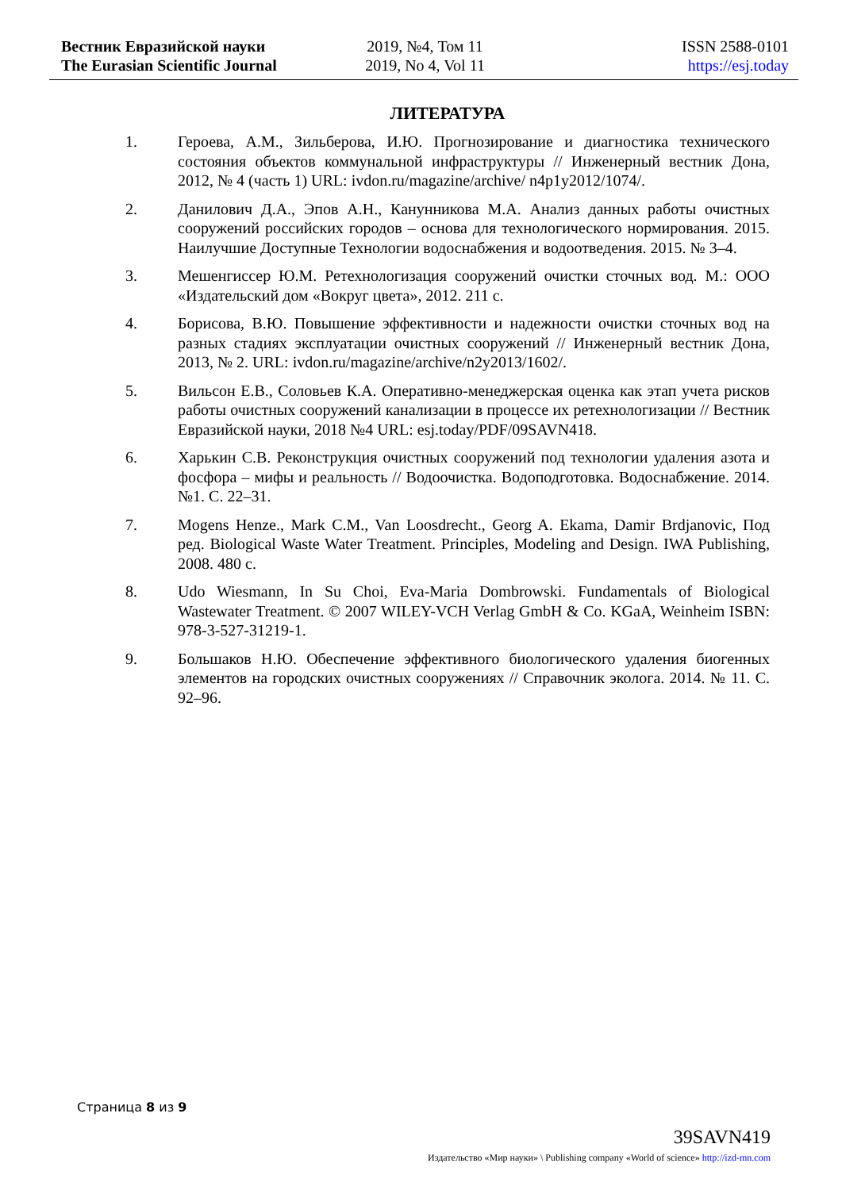Вестник Евразийской науки
The Eurasian Scientific Journal
2019, №4, Том 11
2019, No 4, Vol 11
ISSN 2588-0101
https://esj.today
ЛИТЕРАТУРА
1. Героева, А.М., Зильберова, И.Ю. Прогнозирование и диагностика технического состояния объектов коммунальной инфраструктуры // Инженерный вестник Дона, 2012, № 4 (часть 1) URL: ivdon.ru/magazine/archive/ n4p1y2012/1074/.
2. Данилович Д.А., Эпов А.Н., Канунникова М.А. Анализ данных работы очистных сооружений российских городов – основа для технологического нормирования. 2015. Наилучшие Доступные Технологии водоснабжения и водоотведения. 2015. № 3–4.
3. Мешенгиссер Ю.М. Ретехнологизация сооружений очистки сточных вод. М.: ООО «Издательский дом «Вокруг цвета», 2012. 211 с.
4. Борисова, В.Ю. Повышение эффективности и надежности очистки сточных вод на разных стадиях эксплуатации очистных сооружений // Инженерный вестник Дона, 2013, № 2. URL: ivdon.ru/magazine/archive/n2y2013/1602/.
5. Вильсон Е.В., Соловьев К.А. Оперативно-менеджерская оценка как этап учета рисков работы очистных сооружений канализации в процессе их ретехнологизации // Вестник Евразийской науки, 2018 №4 URL: esj.today/PDF/09SAVN418.
6. Харькин С.В. Реконструкция очистных сооружений под технологии удаления азота и фосфора – мифы и реальность // Водоочистка. Водоподготовка. Водоснабжение. 2014. №1. С. 22–31.
7. Mogens Henze., Mark C.M., Van Loosdrecht., Georg A. Ekama, Damir Brdjanovic, Под ред. Biological Waste Water Treatment. Principles, Modeling and Design. IWA Publishing, 2008. 480 c.
8. Udo Wiesmann, In Su Choi, Eva-Maria Dombrowski. Fundamentals of Biological Wastewater Treatment. © 2007 WILEY-VCH Verlag GmbH & Co. KGaA, Weinheim ISBN: 978-3-527-31219-1.
9. Большаков Н.Ю. Обеспечение эффективного биологического удаления биогенных элементов на городских очистных сооружениях // Справочник эколога. 2014. № 11. С. 92–96.
Страница 8 из 9
39SAVN419
Издательство «Мир науки» \ Publishing company «World of science» http://izd-mn.com